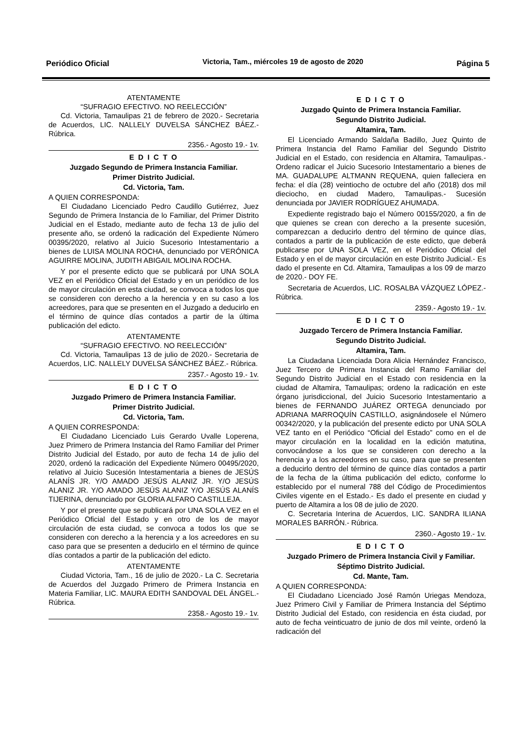Periódico Oficial Victoria, Tam., miércoles 19 de agosto de 2020 Página 5
ATENTAMENTE
“SUFRAGIO EFECTIVO. NO REELECCIÓN”
Cd. Victoria, Tamaulipas 21 de febrero de 2020.- Secretaria de Acuerdos, LIC. NALLELY DUVELSA SÁNCHEZ BÁEZ.- Rúbrica.
2356.- Agosto 19.- 1v.
E D I C T O
Juzgado Segundo de Primera Instancia Familiar.
Primer Distrito Judicial.
Cd. Victoria, Tam.
A QUIEN CORRESPONDA:
El Ciudadano Licenciado Pedro Caudillo Gutiérrez, Juez Segundo de Primera Instancia de lo Familiar, del Primer Distrito Judicial en el Estado, mediante auto de fecha 13 de julio del presente año, se ordenó la radicación del Expediente Número 00395/2020, relativo al Juicio Sucesorio Intestamentario a bienes de LUISA MOLINA ROCHA, denunciado por VERÓNICA AGUIRRE MOLINA, JUDITH ABIGAIL MOLINA ROCHA.
Y por el presente edicto que se publicará por UNA SOLA VEZ en el Periódico Oficial del Estado y en un periódico de los de mayor circulación en esta ciudad, se convoca a todos los que se consideren con derecho a la herencia y en su caso a los acreedores, para que se presenten en el Juzgado a deducirlo en el término de quince días contados a partir de la última publicación del edicto.
ATENTAMENTE
“SUFRAGIO EFECTIVO. NO REELECCIÓN”
Cd. Victoria, Tamaulipas 13 de julio de 2020.- Secretaria de Acuerdos, LIC. NALLELY DUVELSA SÁNCHEZ BÁEZ.- Rúbrica.
2357.- Agosto 19.- 1v.
E D I C T O
Juzgado Primero de Primera Instancia Familiar.
Primer Distrito Judicial.
Cd. Victoria, Tam.
A QUIEN CORRESPONDA:
El Ciudadano Licenciado Luis Gerardo Uvalle Loperena, Juez Primero de Primera Instancia del Ramo Familiar del Primer Distrito Judicial del Estado, por auto de fecha 14 de julio del 2020, ordenó la radicación del Expediente Número 00495/2020, relativo al Juicio Sucesión Intestamentaria a bienes de JESÚS ALANÍS JR. Y/O AMADO JESÚS ALANIZ JR. Y/O JESÚS ALANIZ JR. Y/O AMADO JESÚS ALANIZ Y/O JESÚS ALANÍS TIJERINA, denunciado por GLORIA ALFARO CASTILLEJA.
Y por el presente que se publicará por UNA SOLA VEZ en el Periódico Oficial del Estado y en otro de los de mayor circulación de esta ciudad, se convoca a todos los que se consideren con derecho a la herencia y a los acreedores en su caso para que se presenten a deducirlo en el término de quince días contados a partir de la publicación del edicto.
ATENTAMENTE
Ciudad Victoria, Tam., 16 de julio de 2020.- La C. Secretaria de Acuerdos del Juzgado Primero de Primera Instancia en Materia Familiar, LIC. MAURA EDITH SANDOVAL DEL ÁNGEL.- Rúbrica.
2358.- Agosto 19.- 1v.
E D I C T O
Juzgado Quinto de Primera Instancia Familiar.
Segundo Distrito Judicial.
Altamira, Tam.
El Licenciado Armando Saldaña Badillo, Juez Quinto de Primera Instancia del Ramo Familiar del Segundo Distrito Judicial en el Estado, con residencia en Altamira, Tamaulipas.- Ordeno radicar el Juicio Sucesorio Intestamentario a bienes de MA. GUADALUPE ALTMANN REQUENA, quien falleciera en fecha: el día (28) veintiocho de octubre del año (2018) dos mil dieciocho, en ciudad Madero, Tamaulipas.- Sucesión denunciada por JAVIER RODRÍGUEZ AHUMADA.
Expediente registrado bajo el Número 00155/2020, a fin de que quienes se crean con derecho a la presente sucesión, comparezcan a deducirlo dentro del término de quince días, contados a partir de la publicación de este edicto, que deberá publicarse por UNA SOLA VEZ, en el Periódico Oficial del Estado y en el de mayor circulación en este Distrito Judicial.- Es dado el presente en Cd. Altamira, Tamaulipas a los 09 de marzo de 2020.- DOY FE.
Secretaria de Acuerdos, LIC. ROSALBA VÁZQUEZ LÓPEZ.- Rúbrica.
2359.- Agosto 19.- 1v.
E D I C T O
Juzgado Tercero de Primera Instancia Familiar.
Segundo Distrito Judicial.
Altamira, Tam.
La Ciudadana Licenciada Dora Alicia Hernández Francisco, Juez Tercero de Primera Instancia del Ramo Familiar del Segundo Distrito Judicial en el Estado con residencia en la ciudad de Altamira, Tamaulipas; ordeno la radicación en este órgano jurisdiccional, del Juicio Sucesorio Intestamentario a bienes de FERNANDO JUÁREZ ORTEGA denunciado por ADRIANA MARROQUÍN CASTILLO, asignándosele el Número 00342/2020, y la publicación del presente edicto por UNA SOLA VEZ tanto en el Periódico “Oficial del Estado” como en el de mayor circulación en la localidad en la edición matutina, convocándose a los que se consideren con derecho a la herencia y a los acreedores en su caso, para que se presenten a deducirlo dentro del término de quince días contados a partir de la fecha de la última publicación del edicto, conforme lo establecido por el numeral 788 del Código de Procedimientos Civiles vigente en el Estado.- Es dado el presente en ciudad y puerto de Altamira a los 08 de julio de 2020.
C. Secretaria Interina de Acuerdos, LIC. SANDRA ILIANA MORALES BARRÓN.- Rúbrica.
2360.- Agosto 19.- 1v.
E D I C T O
Juzgado Primero de Primera Instancia Civil y Familiar.
Séptimo Distrito Judicial.
Cd. Mante, Tam.
A QUIEN CORRESPONDA:
El Ciudadano Licenciado José Ramón Uriegas Mendoza, Juez Primero Civil y Familiar de Primera Instancia del Séptimo Distrito Judicial del Estado, con residencia en ésta ciudad, por auto de fecha veinticuatro de junio de dos mil veinte, ordenó la radicación del